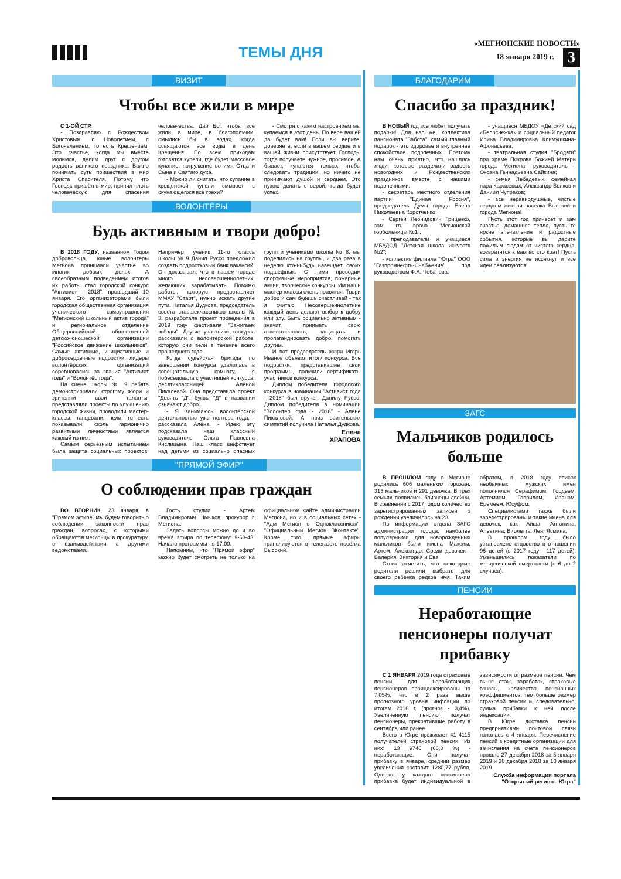ТЕМЫ ДНЯ
«МЕГИОНСКИЕ НОВОСТИ»
18 января 2019 г. 3
ВИЗИТ
Чтобы все жили в мире
С 1-ОЙ СТР.
- Поздравляю с Рождеством Христовым, с Новолетием, с Богоявлением, то есть Крещением! Это счастье, когда мы вместе молимся, делим друг с другом радость великого праздника. Важно понимать суть пришествия в мир Христа Спасителя. Потому что Господь пришёл в мир, принял плоть человеческую для спасения человечества. Дай Бог, чтобы все жили в мире, в благополучии, омылись бы в водах, когда освящаются все воды в день Крещения. По всем приходам готовятся купели, где будет массовое купание, погружение во имя Отца и Сына и Святаго духа.
- Можно ли считать, что купание в крещенской купели смывает с окунающегося все грехи?
- Смотря с каким настроением мы купаемся в этот день. По вере вашей да будет вам! Если вы верите, доверяете, если в вашем сердце и в вашей жизни присутствует Господь, тогда получаете нужное, просимое. А бывает, купаются только, чтобы следовать традиции, но ничего не принимают душой и сердцем. Это нужно делать с верой, тогда будет успех.
ВОЛОНТЁРЫ
Будь активным и твори добро!
В 2018 ГОДУ, названном Годом добровольца, юные волонтёры Мегиона принимали участие во многих добрых делах. А своеобразным подведением итогов их работы стал городской конкурс "Активист - 2018", прошедший 10 января. Его организаторами были городская общественная организация ученического самоуправления "Мегионский школьный актив города" и региональное отделение Общероссийской общественной детско-юношеской организации "Российское движение школьников". Самые активные, инициативные и добросердечные подростки, лидеры волонтёрских организаций соревновались за звания "Активист года" и "Волонтёр года".
На сцене школы № 9 ребята демонстрировали строгому жюри и зрителям свои таланты: представляли проекты по улучшению городской жизни, проводили мастер-классы, танцевали, пели, то есть показывали, сколь гармонично развитыми личностями является каждый из них.
Самым серьёзным испытанием была защита социальных проектов. Например, ученик 11-го класса школы № 9 Данил Руссо предложил создать подростковый банк вакансий. Он доказывал, что в нашем городе много несовершеннолетних, желающих зарабатывать. Помимо работы, которую предоставляет ММАУ "Старт", нужно искать другие пути. Наталья Дудкова, председатель совета старшеклассников школы № 3, разработала проект проведения в 2019 году фестиваля "Зажигаем звёзды". Другие участники конкурса рассказали о волонтёрской работе, которую они вели в течение всего прошедшего года.
Когда судейская бригада по завершении конкурса удалилась в совещательную комнату, я побеседовала с участницей конкурса, десятиклассницей Алёной Пикалевой. Она представила проект "Девять "Д"; буквы "Д" в названии означают добро.
- Я занимаюсь волонтёрской деятельностью уже полтора года, - рассказала Алёна. - Идею эту подсказала наш классный руководитель Ольга Павловна Кислицына. Наш класс шефствует над детьми из социально опасных групп и учениками школы № 8: мы поделились на группы, и два раза в неделю кто-нибудь навещает своих подшефных. С ними проводим спортивные мероприятия, пожарные акции, творческие конкурсы. Им наши мастер-классы очень нравятся. Твори добро и сам будешь счастливей - так я считаю. Несовершеннолетние каждый день делают выбор к добру или злу. Быть социально активным - значит, понимать свою ответственность, защищать и пропагандировать добро, помогать другим.
И вот председатель жюри Игорь Иванов объявил итоги конкурса. Все подростки, представившие свои программы, получили сертификаты участников конкурса.
Диплом победителя городского конкурса в номинации "Активист года - 2018" был вручен Данилу Руссо. Диплом победителя в номинации "Волонтер года - 2018" - Алене Пикаловой. А приз зрительских симпатий получила Наталья Дудкова.
Елена
ХРАПОВА
"ПРЯМОЙ ЭФИР"
О соблюдении прав граждан
ВО ВТОРНИК, 23 января, в "Прямом эфире" мы будем говорить о соблюдении законности прав граждан, вопросах, с которыми обращаются мегионцы в прокуратуру, о взаимодействии с другими ведомствами.
Гость студии - Артем Владимирович Шмыков, прокурор г. Мегиона.
Задать вопросы можно до и во время эфира по телефону: 9-63-43. Начало программы - в 17:00.
Напомним, что "Прямой эфир" можно будет смотреть не только на официальном сайте администрации Мегиона, но и в социальных сетях - "Адм Мегион в Одноклассниках", "Официальный Мегион ВКонтакте". Кроме того, прямые эфиры транслируются в телегазете посёлка Высокий.
БЛАГОДАРИМ
Спасибо за праздник!
В НОВЫЙ год все любят получать подарки! Для нас же, коллектива пансионата "Забота", самый главный подарок - это здоровье и внутреннее спокойствие подопечных. Поэтому нам очень приятно, что нашлись люди, которые разделили радость новогодних и Рождественских праздников вместе с нашими подопечными:
- секретарь местного отделения партии "Единая Россия", председатель Думы города Елена Николаевна Коротченко;
- Сергей Леонидович Гриценко, зам. гл. врача "Мегионской горбольницы №1";
- преподаватели и учащиеся МБУДОД "Детская школа искусств №2";
- коллектив филиала "Югра" ООО "Газпромнефть-Снабжение" под руководством Ф.А. Чебанова;
- учащиеся МБДОУ «Детский сад «Белоснежка» и социальный педагог Ирина Владимировна Климушкина-Афонасьева;
- театральная студия "Бродяги" при храме Покрова Божией Матери города Мегиона, руководитель - Оксана Геннадьевна Сайкина;
- семья Лебедевых, семейная пара Карасевых, Александр Волков и Даниил Чупраков;
- все неравнодушные, чистые сердцем жители поселка Высокий и города Мегиона!
Пусть этот год принесет и вам счастье, домашнее тепло, пусть те яркие впечатления и радостные события, которые вы дарите пожилым людям от чистого сердца, возвратятся к вам во сто крат! Пусть сила и энергия не иссякнут и все идеи реализуются!
ЗАГС
Мальчиков родилось больше
В ПРОШЛОМ году в Мегионе родились 606 маленьких горожан: 313 мальчиков и 291 девочка. В трех семьях появились близнецы-двойни. В сравнении с 2017 годом количество зарегистрированных записей о рождении увеличилось на 23.
По информации отдела ЗАГС администрации города, наиболее популярными для новорожденных мальчиков были имена Максим, Артем, Александр. Среди девочек - Валерия, Виктория и Ева.
Стоит отметить, что некоторые родители решили выбрать для своего ребенка редкое имя. Таким образом, в 2018 году список необычных мужских имен пополнился Серафимом, Гордеем, Артемием, Гаврилом, Иоаном, Еремеем, Юсуфом.
Специалистами также были зарегистрированы и такие имена для девочек, как Айша, Антонина, Алевтина, Виолетта, Лея, Ясмина.
В прошлом году было установлено отцовство в отношении 96 детей (в 2017 году - 117 детей). Уменьшились показатели по младенческой смертности (с 6 до 2 случаев).
ПЕНСИИ
Неработающие пенсионеры получат прибавку
С 1 ЯНВАРЯ 2019 года страховые пенсии для неработающих пенсионеров проиндексированы на 7,05%, что в 2 раза выше прогнозного уровня инфляции по итогам 2018 г. (прогноз - 3,4%). Увеличенную пенсию получат пенсионеры, прекратившие работу в сентябре или ранее.
Всего в Югре проживает 41 4115 получателей страховой пенсии. Из них: 13 9740 (66,3 %) - неработающие. Они получат прибавку в январе, средний размер увеличения составит 1280,77 рубля. Однако, у каждого пенсионера прибавка будет индивидуальной в зависимости от размера пенсии. Чем выше стаж, заработок, страховые взносы, количество пенсионных коэффициентов, тем больше размер страховой пенсии и, следовательно, сумма прибавки к ней после индексации.
В Югре доставка пенсий предприятиями почтовой связи началась с 4 января. Перечисление пенсий в кредитные организации для зачисления на счета пенсионеров прошло 27 декабря 2018 за 5 января 2019 и 28 декабря 2018 за 10 января 2019.
Служба информации портала "Открытый регион - Югра"